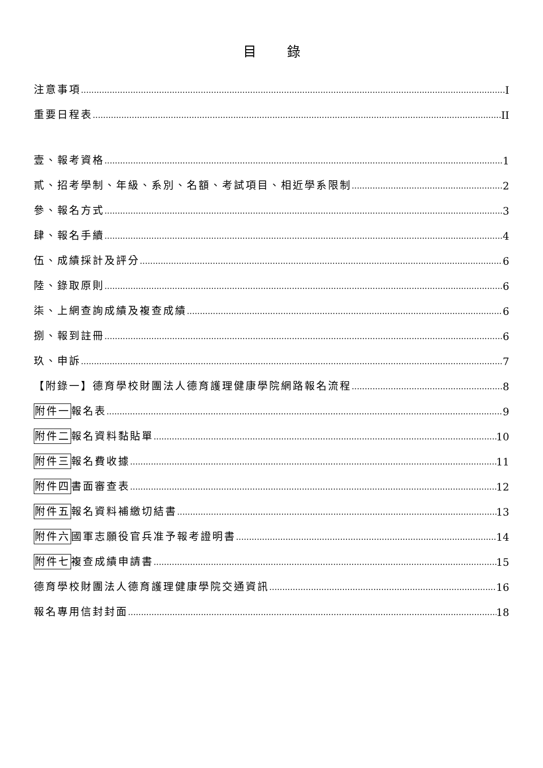目錄
注意事項 I
重要日程表 II
壹、報考資格 1
貳、招考學制、年級、系別、名額、考試項目、相近學系限制 2
參、報名方式 3
肆、報名手續 4
伍、成績採計及評分 6
陸、錄取原則 6
柒、上網查詢成績及複查成績 6
捌、報到註冊 6
玖、申訴 7
【附錄一】德育學校財團法人德育護理健康學院網路報名流程 8
附件一報名表 9
附件二報名資料黏貼單 10
附件三報名費收據 11
附件四書面審查表 12
附件五報名資料補繳切結書 13
附件六國軍志願役官兵准予報考證明書 14
附件七複查成績申請書 15
德育學校財團法人德育護理健康學院交通資訊 16
報名專用信封封面 18